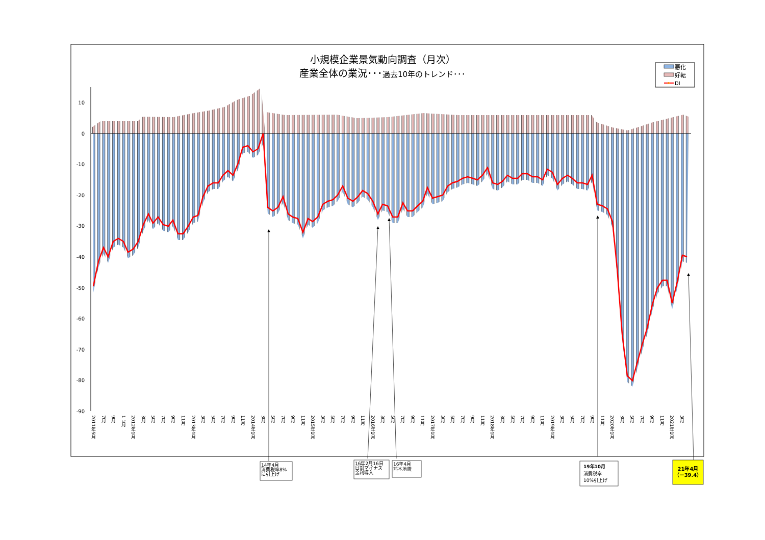小規模企業景気動向調査（月次）
産業全体の業況･･･過去10年のトレンド･･･
悪化
好転
DI
10
0
-10
-20
-30
-40
-50
-60
-70
-80
-90
2011年5月
7月
9月
1 1月
2012年1月
3月
5月
7月
9月
11月
2013年1月
3月
5月
7月
9月
11月
2014年1月
3月
5月
7月
9月
11月
2015年1月
3月
5月
7月
9月
11月
2016年1月
3月
5月
7月
9月
11月
2017年1月
3月
5月
7月
9月
11月
2018年1月
3月
5月
7月
9月
11月
2019年1月
3月
5月
7月
9月
11月
2020年1月
3月
5月
7月
9月
11月
2021年1月
3月
14年4月 消費税率8% に引上げ
16年2月16日 日銀マイナス 金利導入
16年4月 熊本地震
19年10月 消費税率 10%引上げ
21年4月 （－39.4）